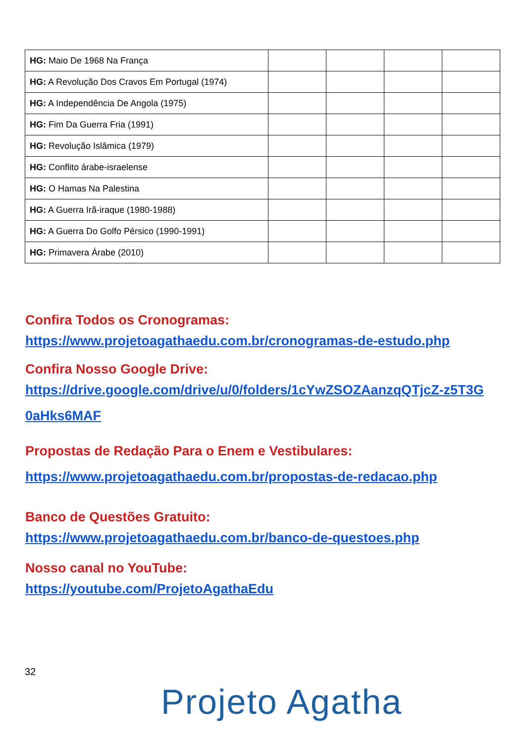| HG: Maio De 1968 Na França | | | | |
| HG: A Revolução Dos Cravos Em Portugal (1974) | | | | |
| HG: A Independência De Angola (1975) | | | | |
| HG: Fim Da Guerra Fria (1991) | | | | |
| HG: Revolução Islâmica (1979) | | | | |
| HG: Conflito árabe-israelense | | | | |
| HG: O Hamas Na Palestina | | | | |
| HG: A Guerra Irã-iraque (1980-1988) | | | | |
| HG: A Guerra Do Golfo Pérsico (1990-1991) | | | | |
| HG: Primavera Árabe (2010) | | | | |
Confira Todos os Cronogramas:
https://www.projetoagathaedu.com.br/cronogramas-de-estudo.php
Confira Nosso Google Drive:
https://drive.google.com/drive/u/0/folders/1cYwZSOZAanzqQTjcZ-z5T3G 0aHks6MAF
Propostas de Redação Para o Enem e Vestibulares:
https://www.projetoagathaedu.com.br/propostas-de-redacao.php
Banco de Questões Gratuito:
https://www.projetoagathaedu.com.br/banco-de-questoes.php
Nosso canal no YouTube:
https://youtube.com/ProjetoAgathaEdu
32
Projeto Agatha